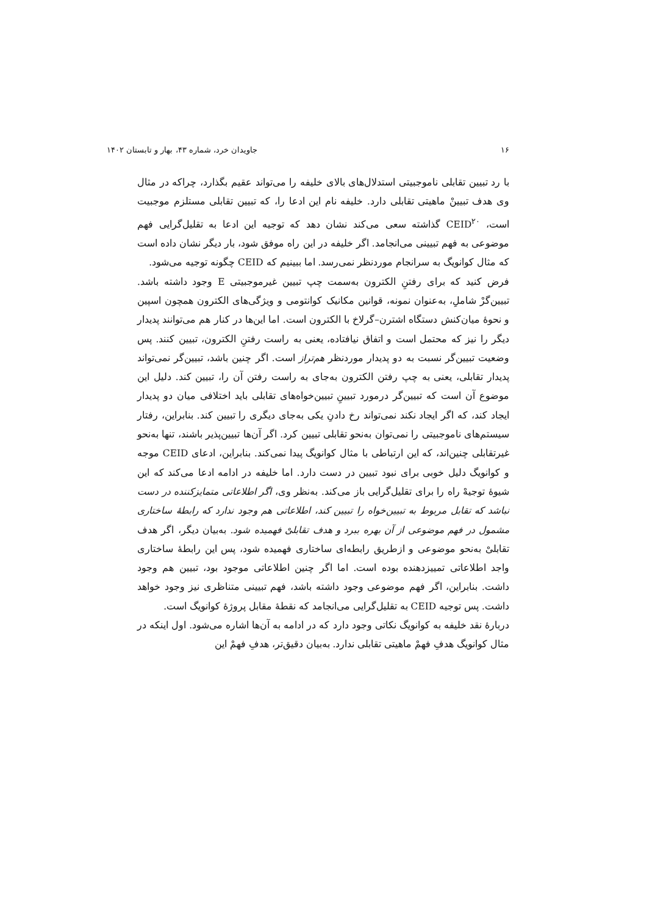۱۶ جاویدان خرد، شماره ۴۳، بهار و تابستان ۱۴۰۲
با رد تبیین تقابلی ناموجبیتی استدلال‌های بالای خلیفه را می‌تواند عقیم بگذارد، چراکه در مثال وی هدف تبیینْ ماهیتی تقابلی دارد. خلیفه نام این ادعا را، که تبیین تقابلی مستلزم موجبیت است، CEID<sup>۲۰</sup> گذاشته سعی می‌کند نشان دهد که توجیه این ادعا به تقلیل‌گرایی فهم موضوعی به فهم تبیینی می‌انجامد. اگر خلیفه در این راه موفق شود، بار دیگر نشان داده است که مثال کوانویگ به سرانجام موردنظر نمی‌رسد. اما ببینیم که CEID چگونه توجیه می‌شود.
فرض کنید که برای رفتنِ الکترون به‌سمت چپ تبیین غیرموجبیتی E وجود داشته باشد. تبیین‌گرْ شاملِ، به‌عنوان نمونه، قوانین مکانیک کوانتومی و ویژگی‌های الکترون همچون اسپین و نحوهٔ میان‌کنش دستگاه اشترن–گرلاخ با الکترون است. اما این‌ها در کنار هم می‌توانند پدیدار دیگر را نیز که محتمل است و اتفاق نیافتاده، یعنی به راست رفتنِ الکترون، تبیین کنند. پس وضعیت تبیین‌گر نسبت به دو پدیدار موردنظر هم‌تراز است. اگر چنین باشد، تبیین‌گر نمی‌تواند پدیدار تقابلی، یعنی به چپ رفتن الکترون به‌جای به راست رفتن آن را، تبیین کند. دلیل این موضوع آن است که تبیین‌گر درمورد تبیینِ تبیین‌خواه‌های تقابلی باید اختلافی میان دو پدیدار ایجاد کند، که اگر ایجاد نکند نمی‌تواند رخ دادنِ یکی به‌جای دیگری را تبیین کند. بنابراین، رفتار سیستم‌های ناموجبیتی را نمی‌توان به‌نحو تقابلی تبیین کرد. اگر آن‌ها تبیین‌پذیر باشند، تنها به‌نحو غیرتقابلی چنین‌اند، که این ارتباطی با مثال کوانویگ پیدا نمی‌کند. بنابراین، ادعای CEID موجه و کوانویگ دلیل خوبی برای نبود تبیین در دست دارد. اما خلیفه در ادامه ادعا می‌کند که این شیوهٔ توجیهْ راه را برای تقلیل‌گرایی باز می‌کند. به‌نظر وی، اگر اطلاعاتی متمایزکننده در دست نباشد که تقابل مربوط به تبیین‌خواه را تبیین کند، اطلاعاتی هم وجود ندارد که رابطهٔ ساختاری مشمول در فهم موضوعی از آن بهره ببرد و هدف تقابلیْ فهمیده شود. به‌بیان دیگر، اگر هدف تقابلیْ به‌نحو موضوعی و ازطریق رابطه‌ای ساختاری فهمیده شود، پس این رابطهٔ ساختاری واجد اطلاعاتی تمییزدهنده بوده است. اما اگر چنین اطلاعاتی موجود بود، تبیین هم وجود داشت. بنابراین، اگر فهم موضوعی وجود داشته باشد، فهم تبیینی متناظری نیز وجود خواهد داشت. پس توجیه CEID به تقلیل‌گرایی می‌انجامد که نقطهٔ مقابل پروژهٔ کوانویگ است.
دربارهٔ نقد خلیفه به کوانویگ نکاتی وجود دارد که در ادامه به آن‌ها اشاره می‌شود. اول اینکه در مثال کوانویگ هدفِ فهمْ ماهیتی تقابلی ندارد. به‌بیان دقیق‌تر، هدفِ فهمْ این